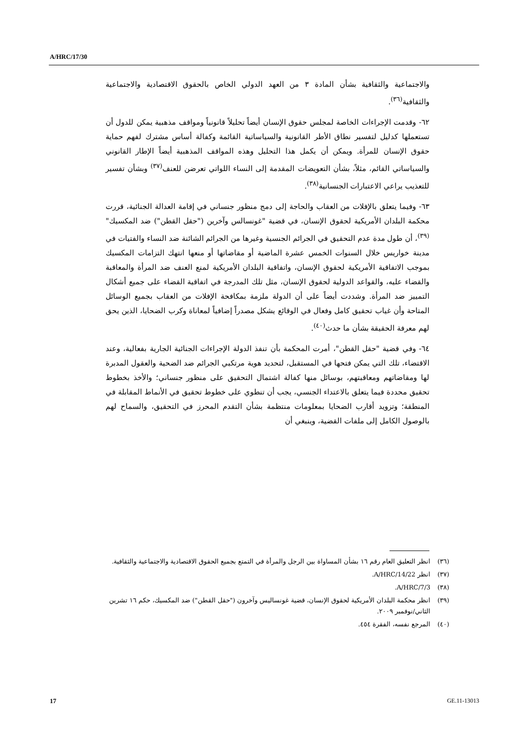A/HRC/17/30
والاجتماعية والثقافية بشأن المادة ٣ من العهد الدولي الخاص بالحقوق الاقتصادية والاجتماعية والثقافية<sup>(٣٦)</sup>.
٦٢- وقدمت الإجراءات الخاصة لمجلس حقوق الإنسان أيضاً تحليلاً قانونياً ومواقف مذهبية يمكن للدول أن تستعملها كدليل لتفسير نطاق الأطر القانونية والسياساتية القائمة وكفالة أساس مشترك لفهم حماية حقوق الإنسان للمرأة. ويمكن أن يكمل هذا التحليل وهذه المواقف المذهبية أيضاً الإطار القانوني والسياساتي القائم، مثلاً، بشأن التعويضات المقدمة إلى النساء اللواتي تعرضن للعنف<sup>(٣٧)</sup> وبشأن تفسير للتعذيب يراعي الاعتبارات الجنسانية<sup>(٣٨)</sup>.
٦٣- وفيما يتعلق بالإفلات من العقاب والحاجة إلى دمج منظور جنساني في إقامة العدالة الجنائية، قررت محكمة البلدان الأمريكية لحقوق الإنسان، في قضية "غونسالس وآخرين ("حقل القطن") ضد المكسيك"<sup>(٣٩)</sup>، أن طول مدة عدم التحقيق في الجرائم الجنسية وغيرها من الجرائم الشائنة ضد النساء والفتيات في مدينة خواريس خلال السنوات الخمس عشرة الماضية أو مقاضاتها أو منعها انتهك التزامات المكسيك بموجب الاتفاقية الأمريكية لحقوق الإنسان، واتفاقية البلدان الأمريكية لمنع العنف ضد المرأة والمعاقبة والقضاء عليه، والقواعد الدولية لحقوق الإنسان، مثل تلك المدرجة في اتفاقية القضاء على جميع أشكال التمييز ضد المرأة. وشددت أيضاً على أن الدولة ملزمة بمكافحة الإفلات من العقاب بجميع الوسائل المتاحة وأن غياب تحقيق كامل وفعال في الوقائع يشكل مصدراً إضافياً لمعاناة وكرب الضحايا، الذين يحق لهم معرفة الحقيقة بشأن ما حدث<sup>(٤٠)</sup>.
٦٤- وفي قضية "حقل القطن"، أمرت المحكمة بأن تنفذ الدولة الإجراءات الجنائية الجارية بفعالية، وعند الاقتضاء، تلك التي يمكن فتحها في المستقبل، لتحديد هوية مرتكبي الجرائم ضد الضحية والعقول المدبرة لها ومقاضاتهم ومعاقبتهم، بوسائل منها كفالة اشتمال التحقيق على منظور جنساني؛ والأخذ بخطوط تحقيق محددة فيما يتعلق بالاعتداء الجنسي، يجب أن تنطوي على خطوط تحقيق في الأنماط المقابلة في المنطقة؛ وتزويد أقارب الضحايا بمعلومات منتظمة بشأن التقدم المحرز في التحقيق، والسماح لهم بالوصول الكامل إلى ملفات القضية، وينبغي أن
(٣٦) انظر التعليق العام رقم ١٦ بشأن المساواة بين الرجل والمرأة في التمتع بجميع الحقوق الاقتصادية والاجتماعية والثقافية.
(٣٧) انظر A/HRC/14/22.
(٣٨) A/HRC/7/3.
(٣٩) انظر محكمة البلدان الأمريكية لحقوق الإنسان، قضية غونساليس وآخرون ("حقل القطن") ضد المكسيك، حكم ١٦ تشرين الثاني/نوفمبر ٢٠٠٩.
(٤٠) المرجع نفسه، الفقرة ٤٥٤.
17 GE.11-13013